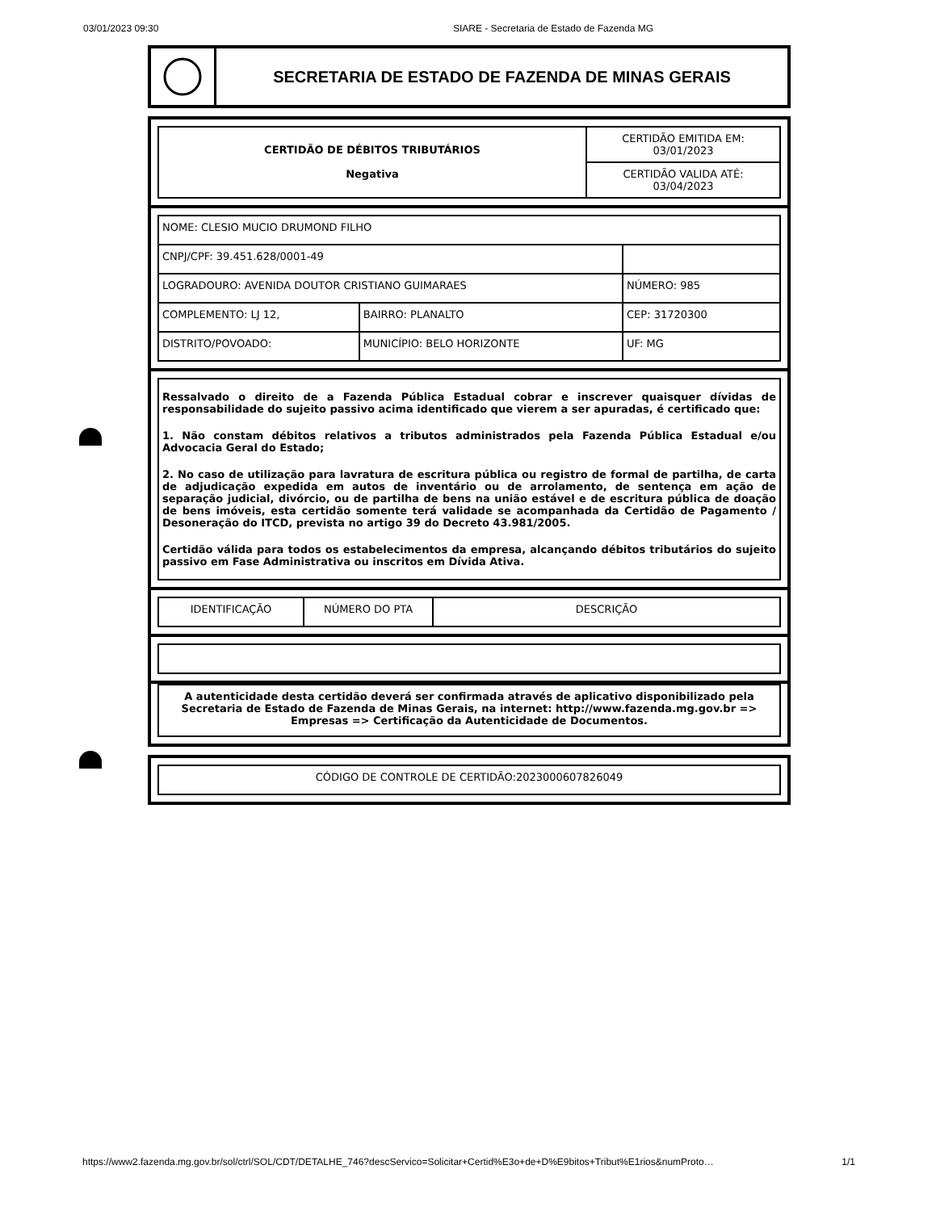03/01/2023 09:30 SIARE - Secretaria de Estado de Fazenda MG
SECRETARIA DE ESTADO DE FAZENDA DE MINAS GERAIS
| CERTIDÃO DE DÉBITOS TRIBUTÁRIOS Negativa | CERTIDÃO EMITIDA EM: 03/01/2023 |
| | CERTIDÃO VALIDA ATÉ: 03/04/2023 |
| NOME: CLESIO MUCIO DRUMOND FILHO | | |
| CNPJ/CPF: 39.451.628/0001-49 | | |
| LOGRADOURO: AVENIDA DOUTOR CRISTIANO GUIMARAES | | NÚMERO: 985 |
| COMPLEMENTO: LJ 12, | BAIRRO: PLANALTO | CEP: 31720300 |
| DISTRITO/POVOADO: | MUNICÍPIO: BELO HORIZONTE | UF: MG |
Ressalvado o direito de a Fazenda Pública Estadual cobrar e inscrever quaisquer dívidas de responsabilidade do sujeito passivo acima identificado que vierem a ser apuradas, é certificado que:
1. Não constam débitos relativos a tributos administrados pela Fazenda Pública Estadual e/ou Advocacia Geral do Estado;
2. No caso de utilização para lavratura de escritura pública ou registro de formal de partilha, de carta de adjudicação expedida em autos de inventário ou de arrolamento, de sentença em ação de separação judicial, divórcio, ou de partilha de bens na união estável e de escritura pública de doação de bens imóveis, esta certidão somente terá validade se acompanhada da Certidão de Pagamento / Desoneração do ITCD, prevista no artigo 39 do Decreto 43.981/2005.
Certidão válida para todos os estabelecimentos da empresa, alcançando débitos tributários do sujeito passivo em Fase Administrativa ou inscritos em Dívida Ativa.
| IDENTIFICAÇÃO | NÚMERO DO PTA | DESCRIÇÃO |
| --- | --- | --- |
| A autenticidade desta certidão deverá ser confirmada através de aplicativo disponibilizado pela Secretaria de Estado de Fazenda de Minas Gerais, na internet: http://www.fazenda.mg.gov.br => Empresas => Certificação da Autenticidade de Documentos. |
| CÓDIGO DE CONTROLE DE CERTIDÃO:2023000607826049 |
https://www2.fazenda.mg.gov.br/sol/ctrl/SOL/CDT/DETALHE_746?descServico=Solicitar+Certid%E3o+de+D%E9bitos+Tribut%E1rios&numProto… 1/1